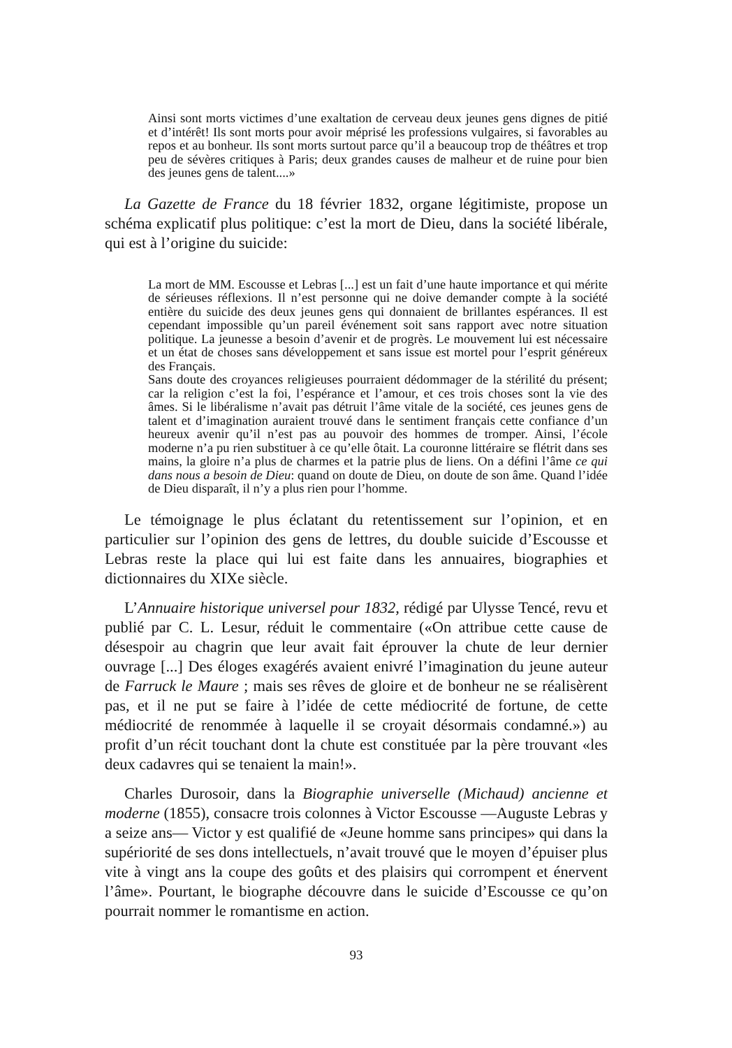Ainsi sont morts victimes d’une exaltation de cerveau deux jeunes gens dignes de pitié et d’intérêt! Ils sont morts pour avoir méprisé les professions vulgaires, si favorables au repos et au bonheur. Ils sont morts surtout parce qu’il a beaucoup trop de théâtres et trop peu de sévères critiques à Paris; deux grandes causes de malheur et de ruine pour bien des jeunes gens de talent....»
La Gazette de France du 18 février 1832, organe légitimiste, propose un schéma explicatif plus politique: c’est la mort de Dieu, dans la société libérale, qui est à l’origine du suicide:
La mort de MM. Escousse et Lebras [...] est un fait d’une haute importance et qui mérite de sérieuses réflexions. Il n’est personne qui ne doive demander compte à la société entière du suicide des deux jeunes gens qui donnaient de brillantes espérances. Il est cependant impossible qu’un pareil événement soit sans rapport avec notre situation politique. La jeunesse a besoin d’avenir et de progrès. Le mouvement lui est nécessaire et un état de choses sans développement et sans issue est mortel pour l’esprit généreux des Français.
Sans doute des croyances religieuses pourraient dédommager de la stérilité du présent; car la religion c’est la foi, l’espérance et l’amour, et ces trois choses sont la vie des âmes. Si le libéralisme n’avait pas détruit l’âme vitale de la société, ces jeunes gens de talent et d’imagination auraient trouvé dans le sentiment français cette confiance d’un heureux avenir qu’il n’est pas au pouvoir des hommes de tromper. Ainsi, l’école moderne n’a pu rien substituer à ce qu’elle ôtait. La couronne littéraire se flétrit dans ses mains, la gloire n’a plus de charmes et la patrie plus de liens. On a défini l’âme ce qui dans nous a besoin de Dieu: quand on doute de Dieu, on doute de son âme. Quand l’idée de Dieu disparaît, il n’y a plus rien pour l’homme.
Le témoignage le plus éclatant du retentissement sur l’opinion, et en particulier sur l’opinion des gens de lettres, du double suicide d’Escousse et Lebras reste la place qui lui est faite dans les annuaires, biographies et dictionnaires du XIXe siècle.
L’Annuaire historique universel pour 1832, rédigé par Ulysse Tencé, revu et publié par C. L. Lesur, réduit le commentaire («On attribue cette cause de désespoir au chagrin que leur avait fait éprouver la chute de leur dernier ouvrage [...] Des éloges exagérés avaient enivré l’imagination du jeune auteur de Farruck le Maure ; mais ses rêves de gloire et de bonheur ne se réalisèrent pas, et il ne put se faire à l’idée de cette médiocrité de fortune, de cette médiocrité de renommée à laquelle il se croyait désormais condamné.») au profit d’un récit touchant dont la chute est constituée par la père trouvant «les deux cadavres qui se tenaient la main!».
Charles Durosoir, dans la Biographie universelle (Michaud) ancienne et moderne (1855), consacre trois colonnes à Victor Escousse —Auguste Lebras y a seize ans— Victor y est qualifié de «Jeune homme sans principes» qui dans la supériorité de ses dons intellectuels, n’avait trouvé que le moyen d’épuiser plus vite à vingt ans la coupe des goûts et des plaisirs qui corrompent et énervent l’âme». Pourtant, le biographe découvre dans le suicide d’Escousse ce qu’on pourrait nommer le romantisme en action.
93